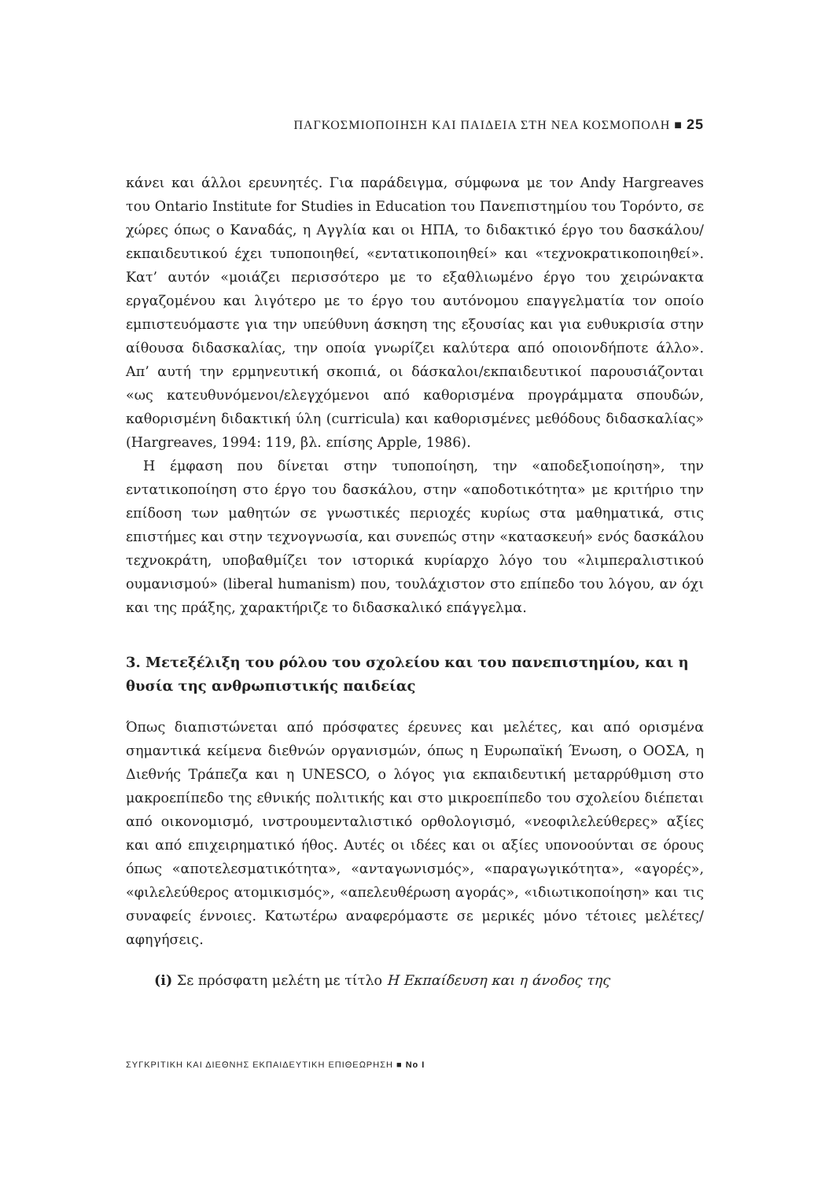ΠΑΓΚΟΣΜΙΟΠΟΙΗΣΗ ΚΑΙ ΠΑΙΔΕΙΑ ΣΤΗ ΝΕΑ ΚΟΣΜΟΠΟΛΗ ■ 25
κάνει και άλλοι ερευνητές. Για παράδειγμα, σύμφωνα με τον Andy Hargreaves του Ontario Institute for Studies in Education του Πανεπιστημίου του Τορόντο, σε χώρες όπως ο Καναδάς, η Αγγλία και οι ΗΠΑ, το διδακτικό έργο του δασκάλου/εκπαιδευτικού έχει τυποποιηθεί, «εντατικοποιηθεί» και «τεχνοκρατικοποιηθεί». Κατ’ αυτόν «μοιάζει περισσότερο με το εξαθλιωμένο έργο του χειρώνακτα εργαζομένου και λιγότερο με το έργο του αυτόνομου επαγγελματία τον οποίο εμπιστευόμαστε για την υπεύθυνη άσκηση της εξουσίας και για ευθυκρισία στην αίθουσα διδασκαλίας, την οποία γνωρίζει καλύτερα από οποιονδήποτε άλλο». Απ’ αυτή την ερμηνευτική σκοπιά, οι δάσκαλοι/εκπαιδευτικοί παρουσιάζονται «ως κατευθυνόμενοι/ελεγχόμενοι από καθορισμένα προγράμματα σπουδών, καθορισμένη διδακτική ύλη (curricula) και καθορισμένες μεθόδους διδασκαλίας» (Hargreaves, 1994: 119, βλ. επίσης Apple, 1986).
Η έμφαση που δίνεται στην τυποποίηση, την «αποδεξιοποίηση», την εντατικοποίηση στο έργο του δασκάλου, στην «αποδοτικότητα» με κριτήριο την επίδοση των μαθητών σε γνωστικές περιοχές κυρίως στα μαθηματικά, στις επιστήμες και στην τεχνογνωσία, και συνεπώς στην «κατασκευή» ενός δασκάλου τεχνοκράτη, υποβαθμίζει τον ιστορικά κυρίαρχο λόγο του «λιμπεραλιστικού ουμανισμού» (liberal humanism) που, τουλάχιστον στο επίπεδο του λόγου, αν όχι και της πράξης, χαρακτήριζε το διδασκαλικό επάγγελμα.
3. Μετεξέλιξη του ρόλου του σχολείου και του πανεπιστημίου, και η θυσία της ανθρωπιστικής παιδείας
Όπως διαπιστώνεται από πρόσφατες έρευνες και μελέτες, και από ορισμένα σημαντικά κείμενα διεθνών οργανισμών, όπως η Ευρωπαϊκή Ένωση, ο ΟΟΣΑ, η Διεθνής Τράπεζα και η UNESCO, ο λόγος για εκπαιδευτική μεταρρύθμιση στο μακροεπίπεδο της εθνικής πολιτικής και στο μικροεπίπεδο του σχολείου διέπεται από οικονομισμό, ινστρουμενταλιστικό ορθολογισμό, «νεοφιλελεύθερες» αξίες και από επιχειρηματικό ήθος. Αυτές οι ιδέες και οι αξίες υπονοούνται σε όρους όπως «αποτελεσματικότητα», «ανταγωνισμός», «παραγωγικότητα», «αγορές», «φιλελεύθερος ατομικισμός», «απελευθέρωση αγοράς», «ιδιωτικοποίηση» και τις συναφείς έννοιες. Κατωτέρω αναφερόμαστε σε μερικές μόνο τέτοιες μελέτες/αφηγήσεις.
(i) Σε πρόσφατη μελέτη με τίτλο Η Εκπαίδευση και η άνοδος της
ΣΥΓΚΡΙΤΙΚΗ ΚΑΙ ΔΙΕΘΝΗΣ ΕΚΠΑΙΔΕΥΤΙΚΗ ΕΠΙΘΕΩΡΗΣΗ ■ Νο I